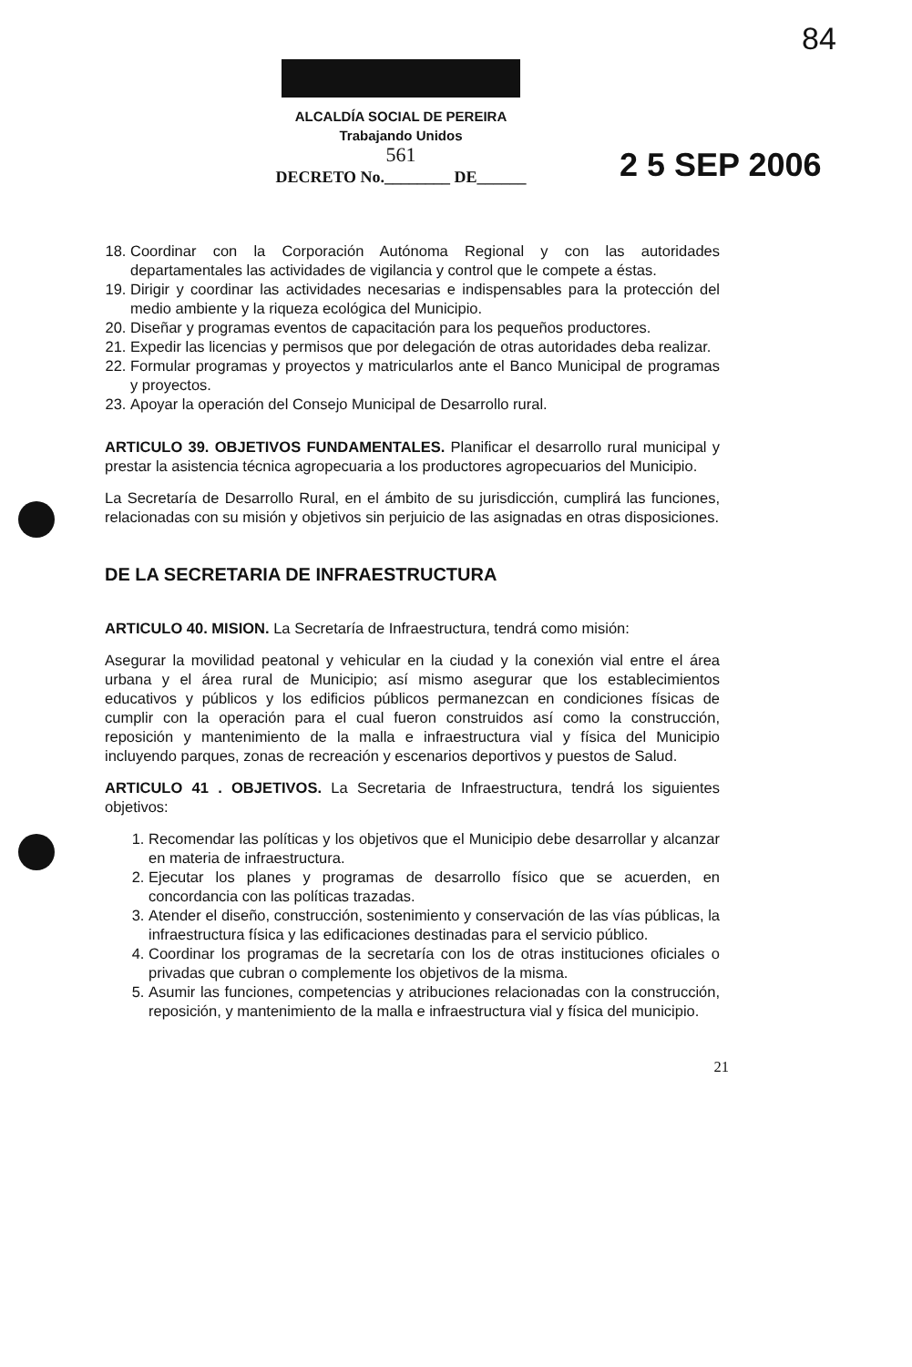84
ALCALDÍA SOCIAL DE PEREIRA
Trabajando Unidos
561
DECRETO No.________ DE______
2 5 SEP 2006
18. Coordinar con la Corporación Autónoma Regional y con las autoridades departamentales las actividades de vigilancia y control que le compete a éstas.
19. Dirigir y coordinar las actividades necesarias e indispensables para la protección del medio ambiente y la riqueza ecológica del Municipio.
20. Diseñar y programas eventos de capacitación para los pequeños productores.
21. Expedir las licencias y permisos que por delegación de otras autoridades deba realizar.
22. Formular programas y proyectos y matricularlos ante el Banco Municipal de programas y proyectos.
23. Apoyar la operación del Consejo Municipal de Desarrollo rural.
ARTICULO 39. OBJETIVOS FUNDAMENTALES. Planificar el desarrollo rural municipal y prestar la asistencia técnica agropecuaria a los productores agropecuarios del Municipio.
La Secretaría de Desarrollo Rural, en el ámbito de su jurisdicción, cumplirá las funciones, relacionadas con su misión y objetivos sin perjuicio de las asignadas en otras disposiciones.
DE LA SECRETARIA DE INFRAESTRUCTURA
ARTICULO 40. MISION. La Secretaría de Infraestructura, tendrá como misión:
Asegurar la movilidad peatonal y vehicular en la ciudad y la conexión vial entre el área urbana y el área rural de Municipio; así mismo asegurar que los establecimientos educativos y públicos y los edificios públicos permanezcan en condiciones físicas de cumplir con la operación para el cual fueron construidos así como la construcción, reposición y mantenimiento de la malla e infraestructura vial y física del Municipio incluyendo parques, zonas de recreación y escenarios deportivos y puestos de Salud.
ARTICULO 41 . OBJETIVOS. La Secretaria de Infraestructura, tendrá los siguientes objetivos:
1. Recomendar las políticas y los objetivos que el Municipio debe desarrollar y alcanzar en materia de infraestructura.
2. Ejecutar los planes y programas de desarrollo físico que se acuerden, en concordancia con las políticas trazadas.
3. Atender el diseño, construcción, sostenimiento y conservación de las vías públicas, la infraestructura física y las edificaciones destinadas para el servicio público.
4. Coordinar los programas de la secretaría con los de otras instituciones oficiales o privadas que cubran o complemente los objetivos de la misma.
5. Asumir las funciones, competencias y atribuciones relacionadas con la construcción, reposición, y mantenimiento de la malla e infraestructura vial y física del municipio.
21